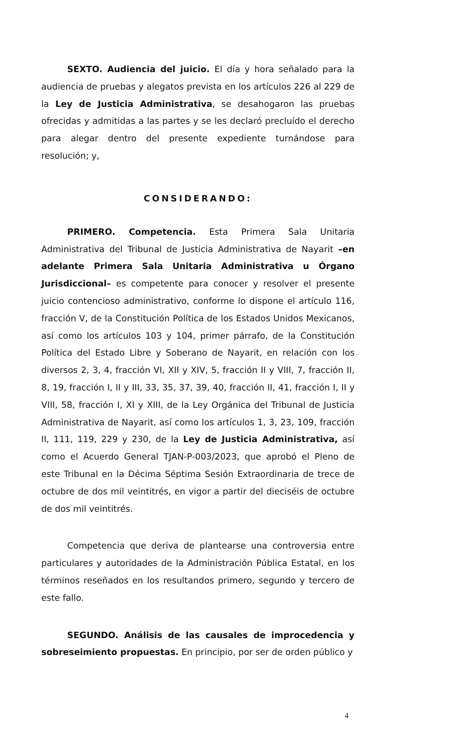SEXTO. Audiencia del juicio. El día y hora señalado para la audiencia de pruebas y alegatos prevista en los artículos 226 al 229 de la Ley de Justicia Administrativa, se desahogaron las pruebas ofrecidas y admitidas a las partes y se les declaró precluído el derecho para alegar dentro del presente expediente turnándose para resolución; y,
CONSIDERANDO:
PRIMERO. Competencia. Esta Primera Sala Unitaria Administrativa del Tribunal de Justicia Administrativa de Nayarit –en adelante Primera Sala Unitaria Administrativa u Órgano Jurisdiccional– es competente para conocer y resolver el presente juicio contencioso administrativo, conforme lo dispone el artículo 116, fracción V, de la Constitución Política de los Estados Unidos Mexicanos, así como los artículos 103 y 104, primer párrafo, de la Constitución Política del Estado Libre y Soberano de Nayarit, en relación con los diversos 2, 3, 4, fracción VI, XII y XIV, 5, fracción II y VIII, 7, fracción II, 8, 19, fracción I, II y III, 33, 35, 37, 39, 40, fracción II, 41, fracción I, II y VIII, 58, fracción I, XI y XIII, de la Ley Orgánica del Tribunal de Justicia Administrativa de Nayarit, así como los artículos 1, 3, 23, 109, fracción II, 111, 119, 229 y 230, de la Ley de Justicia Administrativa, así como el Acuerdo General TJAN-P-003/2023, que aprobó el Pleno de este Tribunal en la Décima Séptima Sesión Extraordinaria de trece de octubre de dos mil veintitrés, en vigor a partir del dieciséis de octubre de dos mil veintitrés.
Competencia que deriva de plantearse una controversia entre particulares y autoridades de la Administración Pública Estatal, en los términos reseñados en los resultandos primero, segundo y tercero de este fallo.
SEGUNDO. Análisis de las causales de improcedencia y sobreseimiento propuestas. En principio, por ser de orden público y
4